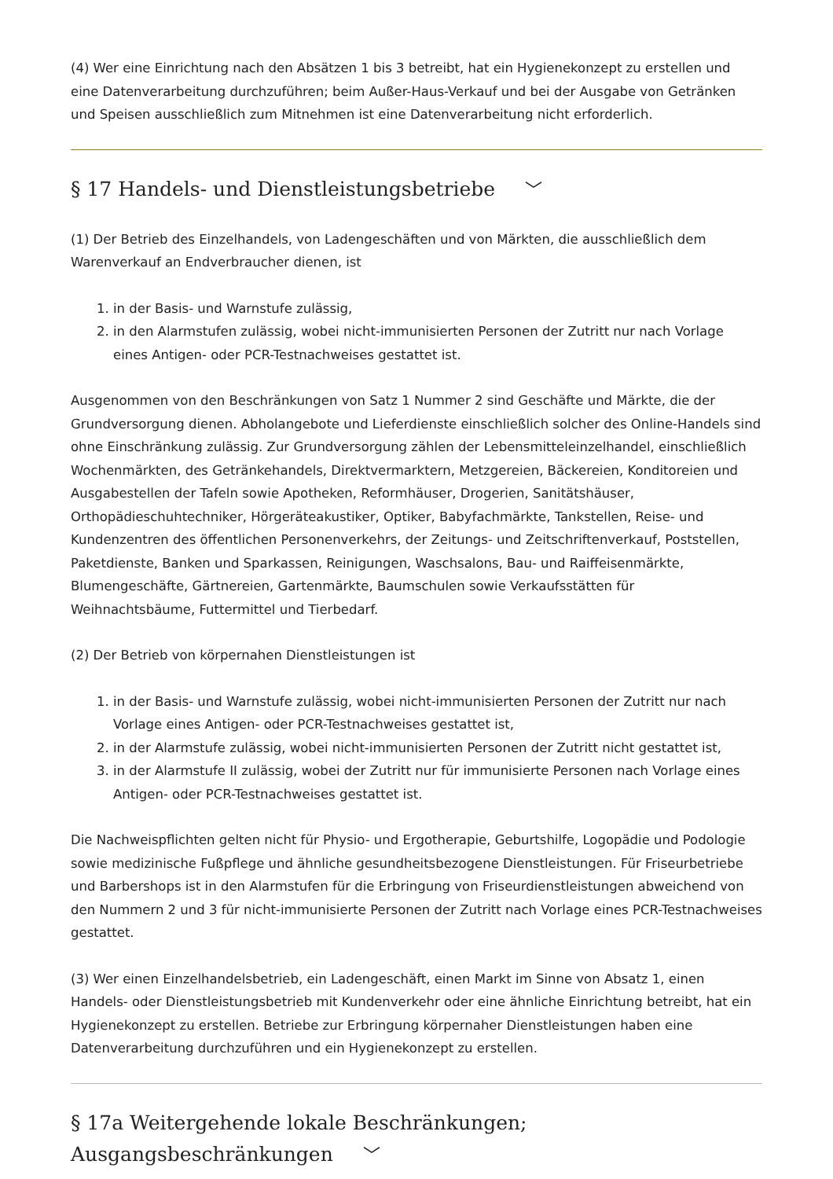(4) Wer eine Einrichtung nach den Absätzen 1 bis 3 betreibt, hat ein Hygienekonzept zu erstellen und eine Datenverarbeitung durchzuführen; beim Außer-Haus-Verkauf und bei der Ausgabe von Getränken und Speisen ausschließlich zum Mitnehmen ist eine Datenverarbeitung nicht erforderlich.
§ 17 Handels- und Dienstleistungsbetriebe ﹀
(1) Der Betrieb des Einzelhandels, von Ladengeschäften und von Märkten, die ausschließlich dem Warenverkauf an Endverbraucher dienen, ist
1. in der Basis- und Warnstufe zulässig,
2. in den Alarmstufen zulässig, wobei nicht-immunisierten Personen der Zutritt nur nach Vorlage eines Antigen- oder PCR-Testnachweises gestattet ist.
Ausgenommen von den Beschränkungen von Satz 1 Nummer 2 sind Geschäfte und Märkte, die der Grundversorgung dienen. Abholangebote und Lieferdienste einschließlich solcher des Online-Handels sind ohne Einschränkung zulässig. Zur Grundversorgung zählen der Lebensmitteleinzelhandel, einschließlich Wochenmärkten, des Getränkehandels, Direktvermarktern, Metzgereien, Bäckereien, Konditoreien und Ausgabestellen der Tafeln sowie Apotheken, Reformhäuser, Drogerien, Sanitätshäuser, Orthopädieschuhtechniker, Hörgeräteakustiker, Optiker, Babyfachmärkte, Tankstellen, Reise- und Kundenzentren des öffentlichen Personenverkehrs, der Zeitungs- und Zeitschriftenverkauf, Poststellen, Paketdienste, Banken und Sparkassen, Reinigungen, Waschsalons, Bau- und Raiffeisenmärkte, Blumengeschäfte, Gärtnereien, Gartenmärkte, Baumschulen sowie Verkaufsstätten für Weihnachtsbäume, Futtermittel und Tierbedarf.
(2) Der Betrieb von körpernahen Dienstleistungen ist
1. in der Basis- und Warnstufe zulässig, wobei nicht-immunisierten Personen der Zutritt nur nach Vorlage eines Antigen- oder PCR-Testnachweises gestattet ist,
2. in der Alarmstufe zulässig, wobei nicht-immunisierten Personen der Zutritt nicht gestattet ist,
3. in der Alarmstufe II zulässig, wobei der Zutritt nur für immunisierte Personen nach Vorlage eines Antigen- oder PCR-Testnachweises gestattet ist.
Die Nachweispflichten gelten nicht für Physio- und Ergotherapie, Geburtshilfe, Logopädie und Podologie sowie medizinische Fußpflege und ähnliche gesundheitsbezogene Dienstleistungen. Für Friseurbetriebe und Barbershops ist in den Alarmstufen für die Erbringung von Friseurdienstleistungen abweichend von den Nummern 2 und 3 für nicht-immunisierte Personen der Zutritt nach Vorlage eines PCR-Testnachweises gestattet.
(3) Wer einen Einzelhandelsbetrieb, ein Ladengeschäft, einen Markt im Sinne von Absatz 1, einen Handels- oder Dienstleistungsbetrieb mit Kundenverkehr oder eine ähnliche Einrichtung betreibt, hat ein Hygienekonzept zu erstellen. Betriebe zur Erbringung körpernaher Dienstleistungen haben eine Datenverarbeitung durchzuführen und ein Hygienekonzept zu erstellen.
§ 17a Weitergehende lokale Beschränkungen; Ausgangsbeschränkungen ﹀